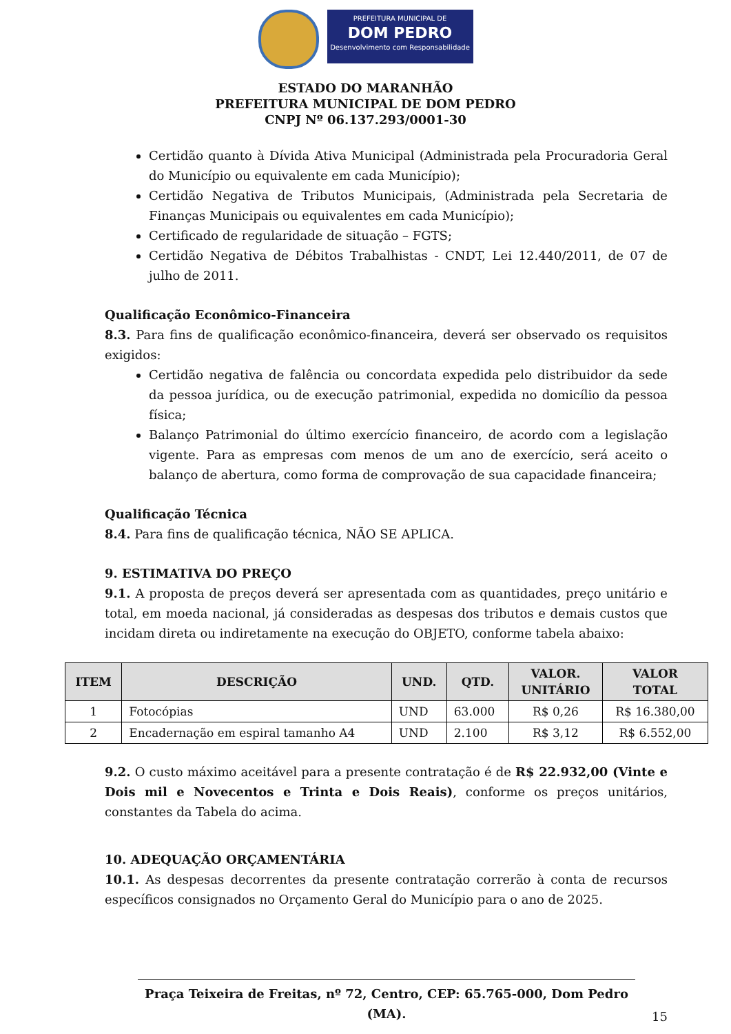PREFEITURA MUNICIPAL DE
DOM PEDRO
Desenvolvimento com Responsabilidade
ESTADO DO MARANHÃO
PREFEITURA MUNICIPAL DE DOM PEDRO
CNPJ Nº 06.137.293/0001-30
Certidão quanto à Dívida Ativa Municipal (Administrada pela Procuradoria Geral do Município ou equivalente em cada Município);
Certidão Negativa de Tributos Municipais, (Administrada pela Secretaria de Finanças Municipais ou equivalentes em cada Município);
Certificado de regularidade de situação – FGTS;
Certidão Negativa de Débitos Trabalhistas - CNDT, Lei 12.440/2011, de 07 de julho de 2011.
Qualificação Econômico-Financeira
8.3. Para fins de qualificação econômico-financeira, deverá ser observado os requisitos exigidos:
Certidão negativa de falência ou concordata expedida pelo distribuidor da sede da pessoa jurídica, ou de execução patrimonial, expedida no domicílio da pessoa física;
Balanço Patrimonial do último exercício financeiro, de acordo com a legislação vigente. Para as empresas com menos de um ano de exercício, será aceito o balanço de abertura, como forma de comprovação de sua capacidade financeira;
Qualificação Técnica
8.4. Para fins de qualificação técnica, NÃO SE APLICA.
9. ESTIMATIVA DO PREÇO
9.1. A proposta de preços deverá ser apresentada com as quantidades, preço unitário e total, em moeda nacional, já consideradas as despesas dos tributos e demais custos que incidam direta ou indiretamente na execução do OBJETO, conforme tabela abaixo:
| ITEM | DESCRIÇÃO | UND. | QTD. | VALOR. UNITÁRIO | VALOR TOTAL |
| --- | --- | --- | --- | --- | --- |
| 1 | Fotocópias | UND | 63.000 | R$ 0,26 | R$ 16.380,00 |
| 2 | Encadernação em espiral tamanho A4 | UND | 2.100 | R$ 3,12 | R$ 6.552,00 |
9.2. O custo máximo aceitável para a presente contratação é de R$ 22.932,00 (Vinte e Dois mil e Novecentos e Trinta e Dois Reais), conforme os preços unitários, constantes da Tabela do acima.
10. ADEQUAÇÃO ORÇAMENTÁRIA
10.1. As despesas decorrentes da presente contratação correrão à conta de recursos específicos consignados no Orçamento Geral do Município para o ano de 2025.
Praça Teixeira de Freitas, nº 72, Centro, CEP: 65.765-000, Dom Pedro (MA).
15